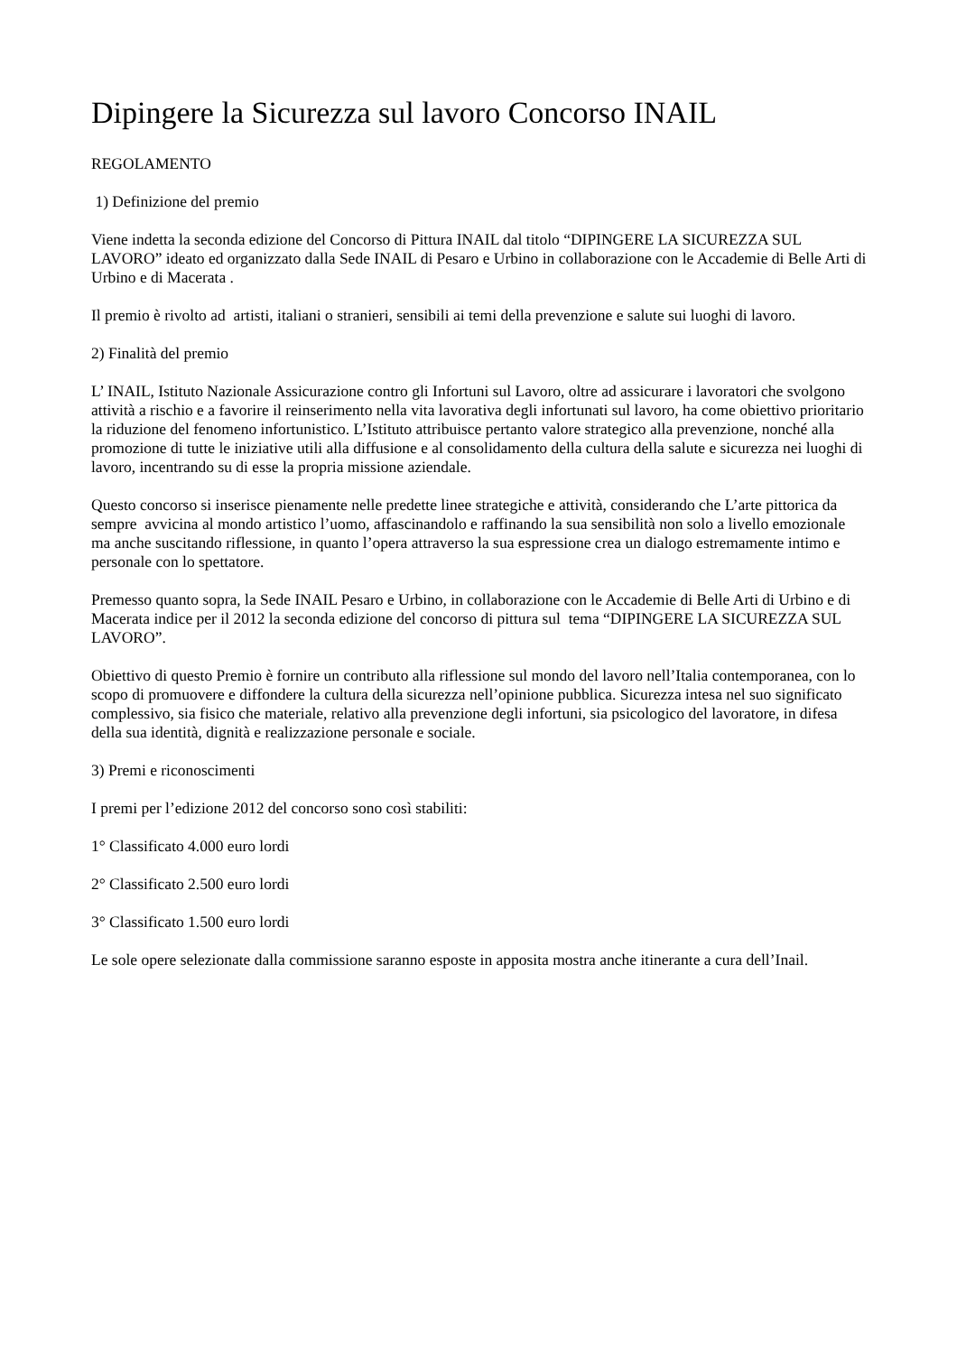Dipingere la Sicurezza sul lavoro Concorso INAIL
REGOLAMENTO
1) Definizione del premio
Viene indetta la seconda edizione del Concorso di Pittura INAIL dal titolo “DIPINGERE LA SICUREZZA SUL LAVORO” ideato ed organizzato dalla Sede INAIL di Pesaro e Urbino in collaborazione con le Accademie di Belle Arti di Urbino e di Macerata .
Il premio è rivolto ad artisti, italiani o stranieri, sensibili ai temi della prevenzione e salute sui luoghi di lavoro.
2) Finalità del premio
L’ INAIL, Istituto Nazionale Assicurazione contro gli Infortuni sul Lavoro, oltre ad assicurare i lavoratori che svolgono attività a rischio e a favorire il reinserimento nella vita lavorativa degli infortunati sul lavoro, ha come obiettivo prioritario la riduzione del fenomeno infortunistico. L’Istituto attribuisce pertanto valore strategico alla prevenzione, nonché alla promozione di tutte le iniziative utili alla diffusione e al consolidamento della cultura della salute e sicurezza nei luoghi di lavoro, incentrando su di esse la propria missione aziendale.
Questo concorso si inserisce pienamente nelle predette linee strategiche e attività, considerando che L’arte pittorica da sempre avvicina al mondo artistico l’uomo, affascinandolo e raffinando la sua sensibilità non solo a livello emozionale ma anche suscitando riflessione, in quanto l’opera attraverso la sua espressione crea un dialogo estremamente intimo e personale con lo spettatore.
Premesso quanto sopra, la Sede INAIL Pesaro e Urbino, in collaborazione con le Accademie di Belle Arti di Urbino e di Macerata indice per il 2012 la seconda edizione del concorso di pittura sul tema “DIPINGERE LA SICUREZZA SUL LAVORO”.
Obiettivo di questo Premio è fornire un contributo alla riflessione sul mondo del lavoro nell’Italia contemporanea, con lo scopo di promuovere e diffondere la cultura della sicurezza nell’opinione pubblica. Sicurezza intesa nel suo significato complessivo, sia fisico che materiale, relativo alla prevenzione degli infortuni, sia psicologico del lavoratore, in difesa della sua identità, dignità e realizzazione personale e sociale.
3) Premi e riconoscimenti
I premi per l’edizione 2012 del concorso sono così stabiliti:
1° Classificato 4.000 euro lordi
2° Classificato 2.500 euro lordi
3° Classificato 1.500 euro lordi
Le sole opere selezionate dalla commissione saranno esposte in apposita mostra anche itinerante a cura dell’Inail.